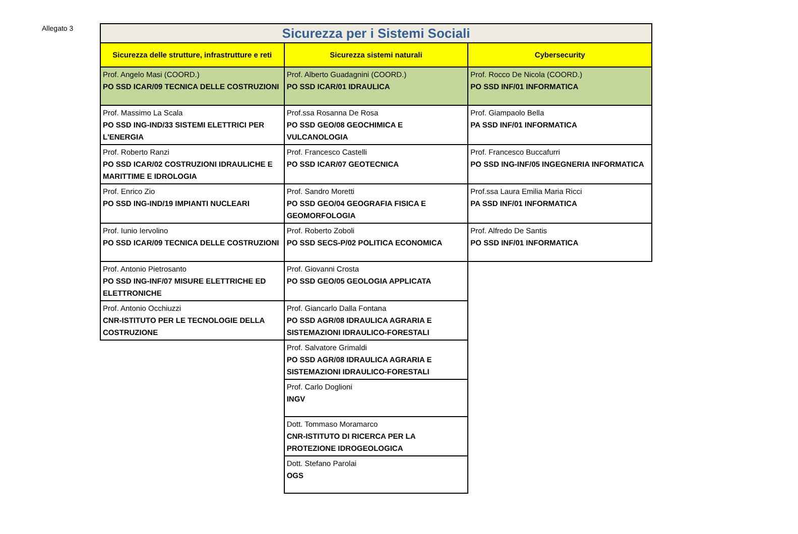Allegato 3
| Sicurezza per i Sistemi Sociali | | |
| --- | --- | --- |
| Sicurezza delle strutture, infrastrutture e reti | Sicurezza sistemi naturali | Cybersecurity |
| Prof. Angelo Masi (COORD.) PO SSD ICAR/09 TECNICA DELLE COSTRUZIONI | Prof. Alberto Guadagnini (COORD.) PO SSD ICAR/01 IDRAULICA | Prof. Rocco De Nicola (COORD.) PO SSD INF/01 INFORMATICA |
| Prof. Massimo La Scala PO SSD ING-IND/33 SISTEMI ELETTRICI PER L'ENERGIA | Prof.ssa Rosanna De Rosa PO SSD GEO/08 GEOCHIMICA E VULCANOLOGIA | Prof. Giampaolo Bella PA SSD INF/01 INFORMATICA |
| Prof. Roberto Ranzi PO SSD ICAR/02 COSTRUZIONI IDRAULICHE E MARITTIME E IDROLOGIA | Prof. Francesco Castelli PO SSD ICAR/07 GEOTECNICA | Prof. Francesco Buccafurri PO SSD ING-INF/05 INGEGNERIA INFORMATICA |
| Prof. Enrico Zio PO SSD ING-IND/19 IMPIANTI NUCLEARI | Prof. Sandro Moretti PO SSD GEO/04 GEOGRAFIA FISICA E GEOMORFOLOGIA | Prof.ssa Laura Emilia Maria Ricci PA SSD INF/01 INFORMATICA |
| Prof. Iunio Iervolino PO SSD ICAR/09 TECNICA DELLE COSTRUZIONI | Prof. Roberto Zoboli PO SSD SECS-P/02 POLITICA ECONOMICA | Prof. Alfredo De Santis PO SSD INF/01 INFORMATICA |
| Prof. Antonio Pietrosanto PO SSD ING-INF/07 MISURE ELETTRICHE ED ELETTRONICHE | Prof. Giovanni Crosta PO SSD GEO/05 GEOLOGIA APPLICATA | |
| Prof. Antonio Occhiuzzi CNR-ISTITUTO PER LE TECNOLOGIE DELLA COSTRUZIONE | Prof. Giancarlo Dalla Fontana PO SSD AGR/08 IDRAULICA AGRARIA E SISTEMAZIONI IDRAULICO-FORESTALI | |
| | Prof. Salvatore Grimaldi PO SSD AGR/08 IDRAULICA AGRARIA E SISTEMAZIONI IDRAULICO-FORESTALI | |
| | Prof. Carlo Doglioni INGV | |
| | Dott. Tommaso Moramarco CNR-ISTITUTO DI RICERCA PER LA PROTEZIONE IDROGEOLOGICA | |
| | Dott. Stefano Parolai OGS | |